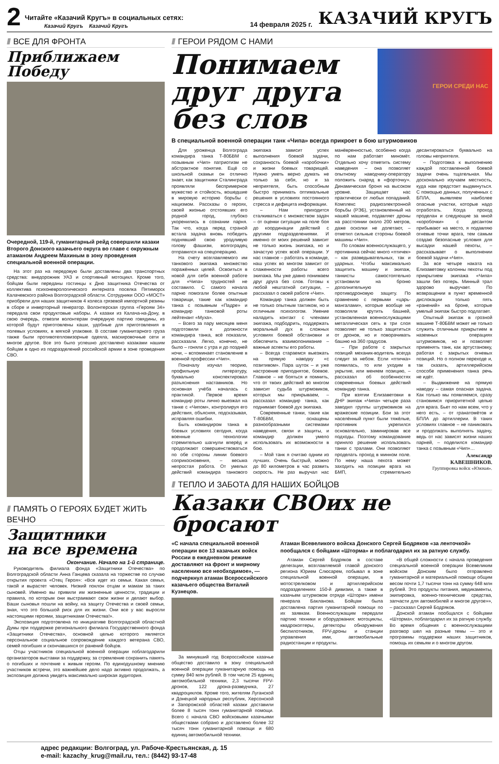2
Читайте «Казачий Кругъ» в социальных сетях:
Казачий Кругъ Казачий Кругъ
14 февраля 2025 г. КАЗАЧИЙ КРУГЪ
/// ВСЕ ДЛЯ ФРОНТА
Приближаем Победу
Очередной, 119-й, гуманитарный рейд совершили казаки Второго Донского казачьего округа во главе с окружным атаманом Андреем Махиным в зону проведения специальной военной операции.
На этот раз на передовую были доставлены два транспортных средства: внедорожник УАЗ и спортивный мотоцикл. Кроме того, бойцам были переданы гостинцы к Дню защитника Отечества от коллектива психоневрологического интерната поселка Пятиморск Калачевского района Волгоградской области. Сотрудники ООО «МОСТ» приобрели для наших защитников 4 колеса грязевой импортной резины в сборе и инверторный генератор. Волонтерская группа «Героям 34» передала свои продуктовые наборы. А казаки из Калача-на-Дону, в свою очередь, отвезли волонтерам очередную партию говядины, из которой будут приготовлены каши, удобные для приготовления в полевых условиях, в мягкой упаковке. В составе гуманитарного груза также были противотепловизорные одеяла, маскировочные сети и многое другое. Все это было успешно доставлено казаками нашим бойцам в одно из подразделений российской армии в зоне проведения СВО.
/// ПАМЯТЬ О ГЕРОЯХ БУДЕТ ЖИТЬ ВЕЧНО
Защитники
на все времена
Окончание. Начало на 1-й странице.
Руководитель филиала фонда «Защитники Отечества» по Волгоградской области Анна Ганцева сказала на торжестве по случаю открытия проекта «Отец Героя»: «Все идет из семьи. Какая семья, такой и вырастет человек. Низкий поклон отцам и мамам за таких сыновей. Именно вы привили им жизненные ценности, традиции и правила, по которым они выстраивают свои жизни и делают выбор. Ваши сыновья пошли на войну, на защиту Отечества и своей семьи, зная, что это большой риск для их жизни. Они все у вас выросли настоящими героями, защитниками Отечества!».
Экспозиция подготовлена по инициативе Волгоградской областной Думы при поддержке регионального филиала Государственного фонда «Защитники Отечества», основной целью которого является персональное социальное сопровождение каждого ветерана СВО, семей погибших и скончавшихся от ранений бойцов.
Отцы участников специальной военной операции поблагодарили организаторов выставки за поддержку, за стремление сохранить память о погибших и почтение к живым героям. По единодушному мнению участников встречи, это важнейшее дело надо активно продолжать, а экспозиция должна увидеть максимально широкая аудитория.
/// ГЕРОИ РЯДОМ С НАМИ
Понимаем друг друга без слов
ГЕРОИ СРЕДИ НАС
В специальной военной операции танк «Чипа» всегда прикроет в бою штурмовиков
Для уроженца Волгограда командира танка Т-80БВМ с позывным «Чип» патриотизм не абстрактное понятие. Ещё со школьной скамьи он отлично знает, как защитники Сталинграда проявляли беспримерное мужество и стойкость, вошедшие в мировую историю борьбы с нацизмом. Рассказы о героях, своей жизнью отстоявших его родной город, глубоко укоренились в сознании парня. Так что, когда перед страной встала задача вновь победить поднявший свою уродливую голову фашизм, волгоградец отправился на спецоперацию.
На счету возглавляемого им танкового экипажа множество поражённых целей. Освоиться в новой для себя военной работе для «Чипа» трудностей не составило. С самого начала парню помогали более опытные товарищи, такие как командир танка с позывным «Падре» и командир танковой роты лейтенант «Муха».
– Всего за пару месяцев меня подготовили к должности командира танка, всё показали, рассказали. Легко, конечно, не было – гоняли с утра и до поздней ночи, – вспоминает становление в военной профессии «Чип».
Поначалу изучал теорию, профильную литературу, буквально конспектировал разъяснения наставников. Но основная учёба началась с практикой. Первое время командир роты лично выезжал на танке с «Чипом», контролируя его действия, объясняя, подсказывая, исправляя ошибки.
Быть командиром танка в боевых условиях сегодня, когда военные технологии стремительно шагнули вперёд и продолжают совершенствоваться по обе стороны линии боевого соприкосновения, – весьма непростая работа. От умелых действий командира танкового экипажа зависит успех выполнения боевой задачи, сохранность боевой «коробочки» и жизни боевых товарищей. Нужно уметь верно думать не только за себя, но и за неприятеля, быть способным быстро принимать оптимальные решения в условиях постоянного стресса и дефицита информации.
– Нам приходится сталкиваться с множеством задач – от оценки ситуации на поле боя до координации действий с другими подразделениями. И именно от моих решений зависит не только жизнь экипажа, но и зачастую успех всей операции. У нас главное – работать в команде, наш успех во многом зависит от слаженности работы всего экипажа. Мы уже давно понимаем друг друга без слов. Готовы к любой нештатной ситуации, – рассказал о своей работе «Чип».
Командир танка должен быть не только опытным тактиком, но и отличным психологом. Умение наладить контакт с членами экипажа, подбодрить, поддержать моральный дух в сложных условиях боевой обстановки и обеспечить взаимопонимание – важные аспекты его работы.
– Всегда стараемся выезжать на прямую наводку «с позитивом». Пара шуток – и уже настроение приподнятое, боевое. Главное – не бояться и помнить, что от твоих действий во многом зависит судьба штурмовиков, которых мы прикрываем, – рассказал командир танка, как поднимает боевой дух экипажа.
Современные танки, такие как Т-80БВМ, оснащены разнообразными системами наведения, связи и защиты, и командир должен умело использовать их возможности в бою.
– Мой танк я считаю одним из лучших. Очень быстрый, можно до 80 километров в час развить скорость. Не раз выручал нас манёвренностью, особенно когда по нам работает миномёт. Отдельно хочу отметить систему наведения – она позволяет опытному наводчику-оператору положить снаряд в «форточку». Динамическая броня на высоком уровне. Защищает нас практически от любых попаданий. Комплекс радиоэлектронной борьбы (РЭБ), установленный на нашей машине, подавляет дроны на расстоянии около 200 метров, даже осколки не долетают, – отметил сильные стороны боевой машины «Чип».
По словам военнослужащего, у противника сейчас много «птичек» – как разведывательных, так и ударных. Чтобы максимально защитить машину и экипаж, танкисты самостоятельно установили на броню дополнительную противодроновую защиту. По сравнению с первыми «царь-мангалами», которые вообще не позволяли крутить башней, установленная военнослужащими металлическая сеть в три слоя позволяет не только защититься от дронов, но и поворачивать башню на 360 градусов.
– При работе с закрытых позиций механик-водитель всегда следит за небом. Если «птичка» появилась, то или уходим в укрытие, или меняем позицию, – рассказал об особенностях современных боевых действий командир танка.
При взятии Елизаветовки в ДНР экипаж «Чипа» четыре раза заводил группы штурмовиков на вражеские позиции. Бои за этот населённый пункт были тяжёлые, противник укрепился основательно, заминировав все подходы. Поэтому командование приняло решение использовать танки с тралами. Они позволяют проделать проход в минном поле. По нему наша пехота может заходить на позиции врага на БМП, стремительно десантироваться буквально на головы неприятеля.
– Подготовка к выполнению каждой поставленной боевой задачи очень тщательная. Мы досконально изучаем местность, куда нам предстоит выдвинуться. С помощью данных, полученных с БПЛА, выявляем наиболее опасные участки, которые надо отработать. Когда проход проделан и следующие за мной «коробочки» с десантом прибывают на место, я подавляю огневые точки врага, тем самым создаю безопасные условия для высадки нашей пехоты, – рассказывает о выполнении боевой задачи «Чип».
За все четыре наката на Елизаветовку колонны пехоты под прикрытием экипажа «Чипа» зашли без потерь. Минный трал здорово выручает. По возвращении в пункт временной дислокации только пять «ранений» на броне, которые умелый экипаж быстро подлатает.
Опытный экипаж в грозной машине Т-80БВМ может не только служить отличным прикрытием в наземных операциях штурмовиков, но и позволяет применять танк, как артустановку, работая с закрытых огневых позиций. Но о полном переходе и, так сказать, артиллерийском способе применения танка речь не идёт.
– Выдвижение на прямую наводку – самая опасная задача. Как только мы появляемся, сразу становимся приоритетной целью для врага. Бьет по нам всем, что у него есть, – от гранатомётов и БПЛА до артиллерии. В таких условиях главное – не паниковать и продолжать выполнять задачу, ведь от нас зависят жизни наших парней, – поделился командир танка с позывным «Чип»…
Александр КАВЕШНИКОВ.
Группировка войск «Южная».
/// ТЕПЛО И ЗАБОТА ДЛЯ НАШИХ БОЙЦОВ
Казаки СВОих не бросают
«С начала специальной военной операции все 13 казачьих войск России в ежедневном режиме доставляют на фронт и мирному населению все необходимое», — подчеркнул атаман Всероссийского казачьего общества Виталий Кузнецов.
За минувший год Всероссийское казачье общество доставило в зону специальной военной операции гуманитарную помощь на сумму 840 млн рублей. В том числе 25 единиц автомобильной техники, 2,3 тысячи FPV-дронов, 122 дрона-разведчика, 27 квадроциклов. Кроме того, жителям Луганской и Донецкой народных республик, Херсонской и Запорожской областей казаки доставили более 8 тысяч тонн гуманитарной помощи. Всего с начала СВО войсковыми казачьими обществами собрано и доставлено более 32 тысяч тонн гуманитарной помощи и 680 единиц автомобильной техники.
Атаман Всевеликого войска Донского Сергей Бодряков «за ленточкой» пообщался с бойцами «Шторма» и поблагодарил их за ратную службу.
Атаман Сергей Бодряков в составе делегации, возглавляемой главой донского региона Юрием Слюсарем, побывал в зоне специальной военной операции, в мотострелковом и артиллерийском подразделениях 150-й дивизии, а также в казачьем штурмовом отряде «Шторм» имени генерала Бакланова. Бойцам была доставлена партия гуманитарной помощи по их заявкам. Военнослужащим передали партию техники и оборудования: мотоциклы, квадрокоптеры, детекторы обнаружения беспилотников, FPV-дроны и станции управления ими, автомобильные радиостанции и продукты.
«В общей сложности с начала проведения специальной военной операции Всевеликим войском Донским было отправлено гуманитарной и материальной помощи общим весом почти 1,7 тысячи тонн на сумму 648 млн рублей. Это продукты питания, медикаменты, экипировка, военно-технические средства, запчасти для автомобилей и многое другое»», – рассказал Сергей Бодряков.
Донской атаман пообщался с бойцами «Шторма», поблагодарил их за ратную службу. Во время общения с военнослужащими разговор шел на разные темы — это и программы поддержки наших защитников, помощь их семьям и о многом другом.
адрес редакции: Волгоград, ул. Рабоче-Крестьянская, д. 15
e-mail: kazachy_krug@mail.ru, тел.: (8442) 93-17-48